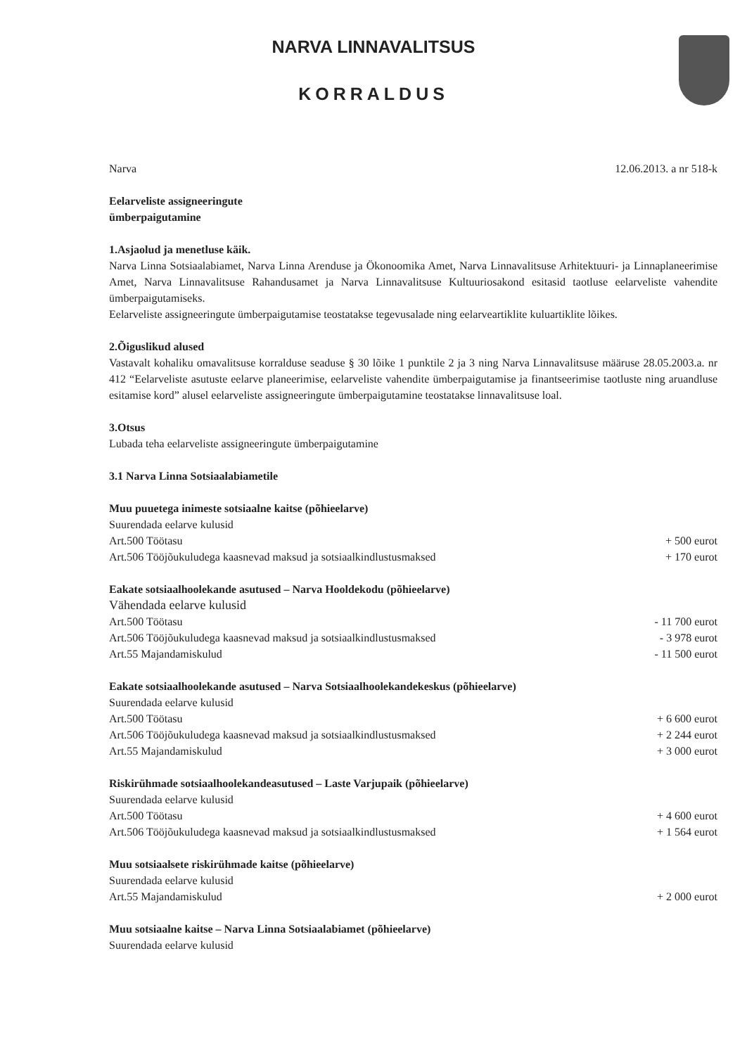NARVA LINNAVALITSUS
KORRALDUS
Narva 12.06.2013. a nr 518-k
Eelarveliste assigneeringute
ümberpaigutamine
1.Asjaolud ja menetluse käik.
Narva Linna Sotsiaalabiamet, Narva Linna Arenduse ja Ökonoomika Amet, Narva Linnavalitsuse Arhitektuuri- ja Linnaplaneerimise Amet, Narva Linnavalitsuse Rahandusamet ja Narva Linnavalitsuse Kultuuriosakond esitasid taotluse eelarveliste vahendite ümberpaigutamiseks.
Eelarveliste assigneeringute ümberpaigutamise teostatakse tegevusalade ning eelarveartiklite kuluartiklite lõikes.
2.Õiguslikud alused
Vastavalt kohaliku omavalitsuse korralduse seaduse § 30 lõike 1 punktile 2 ja 3 ning Narva Linnavalitsuse määruse 28.05.2003.a. nr 412 “Eelarveliste asutuste eelarve planeerimise, eelarveliste vahendite ümberpaigutamise ja finantseerimise taotluste ning aruandluse esitamise kord” alusel eelarveliste assigneeringute ümberpaigutamine teostatakse linnavalitsuse loal.
3.Otsus
Lubada teha eelarveliste assigneeringute ümberpaigutamine
3.1 Narva Linna Sotsiaalabiametile
Muu puuetega inimeste sotsiaalne kaitse (põhieelarve)
Suurendada eelarve kulusid
Art.500 Töötasu + 500 eurot
Art.506 Tööjõukuludega kaasnevad maksud ja sotsiaalkindlustusmaksed + 170 eurot
Eakate sotsiaalhoolekande asutused – Narva Hooldekodu (põhieelarve)
Vähendada eelarve kulusid
Art.500 Töötasu - 11 700 eurot
Art.506 Tööjõukuludega kaasnevad maksud ja sotsiaalkindlustusmaksed - 3 978 eurot
Art.55 Majandamiskulud - 11 500 eurot
Eakate sotsiaalhoolekande asutused – Narva Sotsiaalhoolekandekeskus (põhieelarve)
Suurendada eelarve kulusid
Art.500 Töötasu + 6 600 eurot
Art.506 Tööjõukuludega kaasnevad maksud ja sotsiaalkindlustusmaksed + 2 244 eurot
Art.55 Majandamiskulud + 3 000 eurot
Riskirühmade sotsiaalhoolekandeasutused – Laste Varjupaik (põhieelarve)
Suurendada eelarve kulusid
Art.500 Töötasu + 4 600 eurot
Art.506 Tööjõukuludega kaasnevad maksud ja sotsiaalkindlustusmaksed + 1 564 eurot
Muu sotsiaalsete riskirühmade kaitse (põhieelarve)
Suurendada eelarve kulusid
Art.55 Majandamiskulud + 2 000 eurot
Muu sotsiaalne kaitse – Narva Linna Sotsiaalabiamet (põhieelarve)
Suurendada eelarve kulusid